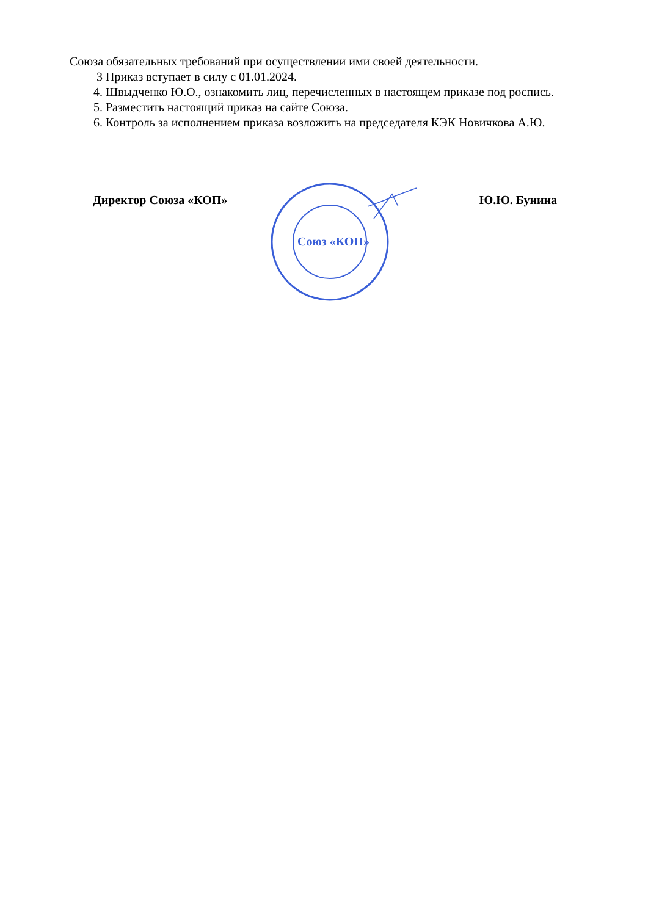Союза обязательных требований при осуществлении ими своей деятельности.
3 Приказ вступает в силу с 01.01.2024.
4. Швыдченко Ю.О., ознакомить лиц, перечисленных в настоящем приказе под роспись.
5. Разместить настоящий приказ на сайте Союза.
6. Контроль за исполнением приказа возложить на председателя КЭК Новичкова А.Ю.
Директор Союза «КОП» Ю.Ю. Бунина
Союз «КОП»